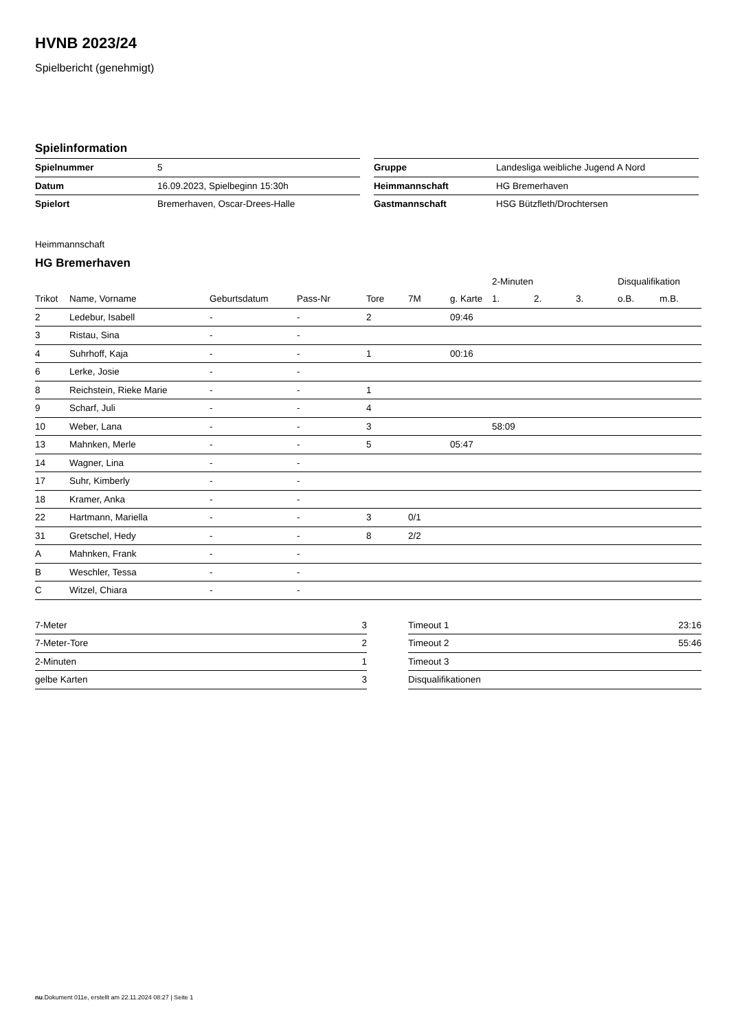HVNB 2023/24
Spielbericht (genehmigt)
Spielinformation
| Spielnummer | 5 |
| Datum | 16.09.2023, Spielbeginn 15:30h |
| Spielort | Bremerhaven, Oscar-Drees-Halle |
| Gruppe | Landesliga weibliche Jugend A Nord |
| Heimmannschaft | HG Bremerhaven |
| Gastmannschaft | HSG Bützfleth/Drochtersen |
Heimmannschaft
HG Bremerhaven
| | | | | | | | 2-Minuten | | | Disqualifikation | |
| --- | --- | --- | --- | --- | --- | --- | --- | --- | --- | --- | --- |
| Trikot | Name, Vorname | Geburtsdatum | Pass-Nr | Tore | 7M | g. Karte | 1. | 2. | 3. | o.B. | m.B. |
| 2 | Ledebur, Isabell | - | - | 2 | | 09:46 | | | | | |
| 3 | Ristau, Sina | - | - | | | | | | | | |
| 4 | Suhrhoff, Kaja | - | - | 1 | | 00:16 | | | | | |
| 6 | Lerke, Josie | - | - | | | | | | | | |
| 8 | Reichstein, Rieke Marie | - | - | 1 | | | | | | | |
| 9 | Scharf, Juli | - | - | 4 | | | | | | | |
| 10 | Weber, Lana | - | - | 3 | | | 58:09 | | | | |
| 13 | Mahnken, Merle | - | - | 5 | | 05:47 | | | | | |
| 14 | Wagner, Lina | - | - | | | | | | | | |
| 17 | Suhr, Kimberly | - | - | | | | | | | | |
| 18 | Kramer, Anka | - | - | | | | | | | | |
| 22 | Hartmann, Mariella | - | - | 3 | 0/1 | | | | | | |
| 31 | Gretschel, Hedy | - | - | 8 | 2/2 | | | | | | |
| A | Mahnken, Frank | - | - | | | | | | | | |
| B | Weschler, Tessa | - | - | | | | | | | | |
| C | Witzel, Chiara | - | - | | | | | | | | |
| 7-Meter | 3 |
| 7-Meter-Tore | 2 |
| 2-Minuten | 1 |
| gelbe Karten | 3 |
| Timeout 1 | 23:16 |
| Timeout 2 | 55:46 |
| Timeout 3 | |
| Disqualifikationen | |
nu.Dokument 011e, erstellt am 22.11.2024 08:27 | Seite 1